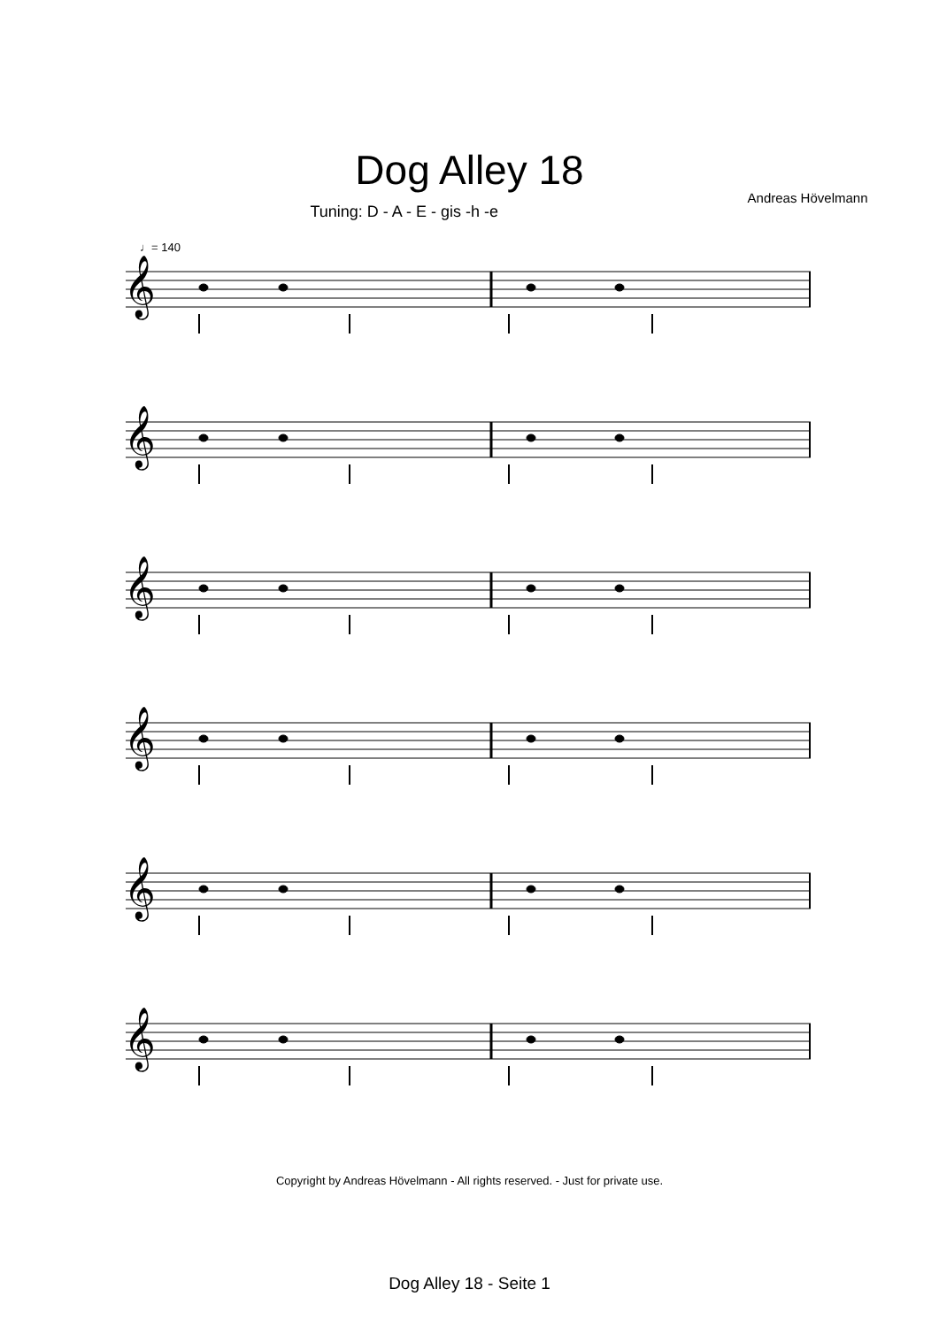Dog Alley 18
Tuning: D - A - E - gis -h -e Andreas Hövelmann
♩= 140
𝄞
Copyright by Andreas Hövelmann - All rights reserved. - Just for private use.
Dog Alley 18 - Seite 1